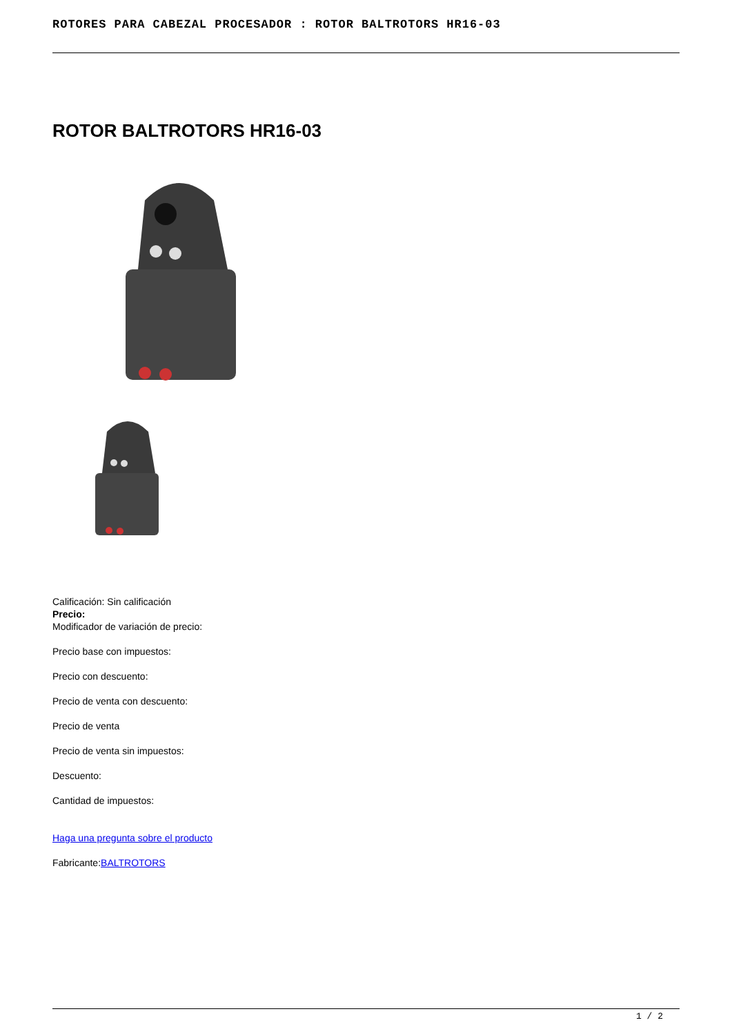ROTORES PARA CABEZAL PROCESADOR : ROTOR BALTROTORS HR16-03
ROTOR BALTROTORS HR16-03
Calificación: Sin calificación
Precio:
Modificador de variación de precio:
Precio base con impuestos:
Precio con descuento:
Precio de venta con descuento:
Precio de venta
Precio de venta sin impuestos:
Descuento:
Cantidad de impuestos:
Haga una pregunta sobre el producto
Fabricante:BALTROTORS
1 / 2